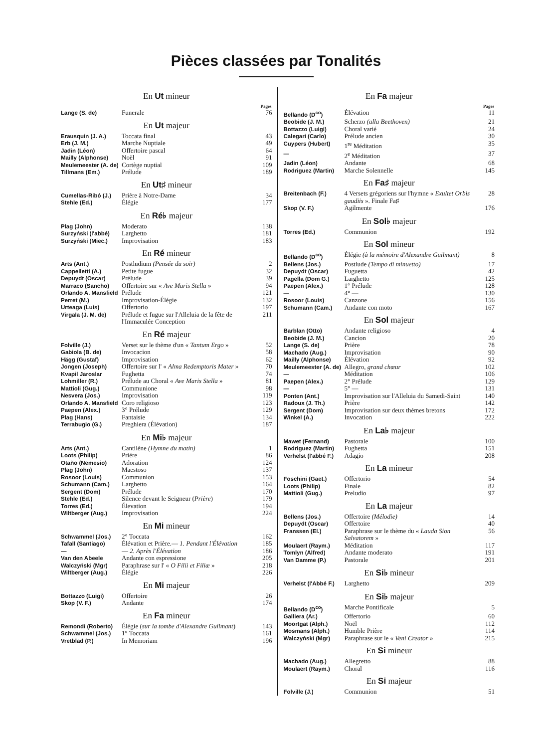Pièces classées par Tonalités
En Ut mineur
| | | Pages |
| --- | --- | --- |
| Lange (S. de) | Funerale | 76 |
En Ut majeur
| Erausquin (J. A.) | Toccata final | 43 |
| Erb (J. M.) | Marche Nuptiale | 49 |
| Jadin (Léon) | Offertoire pascal | 64 |
| Mailly (Alphonse) | Noël | 91 |
| Meulemeester (A. de) | Cortège nuptial | 109 |
| Tillmans (Em.) | Prélude | 189 |
En Ut♯ mineur
| Cumellas-Ribó (J.) | Prière à Notre-Dame | 34 |
| Stehle (Ed.) | Élégie | 177 |
En Ré♭ majeur
| Plag (John) | Moderato | 138 |
| Surzyński (l'abbé) | Larghetto | 181 |
| Surzyński (Miec.) | Improvisation | 183 |
En Ré mineur
| Arts (Ant.) | Postludium (Pensée du soir) | 2 |
| Cappelletti (A.) | Petite fugue | 32 |
| Depuydt (Oscar) | Prélude | 39 |
| Marraco (Sancho) | Offertoire sur « Ave Maris Stella » | 94 |
| Orlando A. Mansfield | Prélude | 121 |
| Perret (M.) | Improvisation-Élégie | 132 |
| Urteaga (Luis) | Offertorio | 197 |
| Virgala (J. M. de) | Prélude et fugue sur l'Alleluia de la fête de l'Immaculée Conception | 211 |
En Ré majeur
| Folville (J.) | Verset sur le thème d'un « Tantum Ergo » | 52 |
| Gabiola (B. de) | Invocacion | 58 |
| Hägg (Gustaf) | Improvisation | 62 |
| Jongen (Joseph) | Offertoire sur l' « Alma Redemptoris Mater » | 70 |
| Kvapil Jaroslar | Fughetta | 74 |
| Lohmiller (R.) | Prélude au Choral « Ave Maris Stella » | 81 |
| Mattioli (Gug.) | Communione | 98 |
| Nesvera (Jos.) | Improvisation | 119 |
| Orlando A. Mansfield | Coro religioso | 123 |
| Paepen (Alex.) | 3° Prélude | 129 |
| Plag (Hans) | Fantaisie | 134 |
| Terrabugio (G.) | Preghiera (Élévation) | 187 |
En Mi♭ majeur
| Arts (Ant.) | Cantilène (Hymne du matin) | 1 |
| Loots (Philip) | Prière | 86 |
| Otaño (Nemesio) | Adoration | 124 |
| Plag (John) | Maestoso | 137 |
| Rosoor (Louis) | Communion | 153 |
| Schumann (Cam.) | Larghetto | 164 |
| Sergent (Dom) | Prélude | 170 |
| Stehle (Ed.) | Silence devant le Seigneur ( Prière ) | 179 |
| Torres (Ed.) | Élevation | 194 |
| Wiltberger (Aug.) | Improvisation | 224 |
En Mi mineur
| Schwammel (Jos.) | 2° Toccata | 162 |
| Tafall (Santiago) | Élévation et Prière.— 1. Pendant l'Élévation | 185 |
| — | — 2. Après l'Élévation | 186 |
| Van den Abeele | Andante con espressione | 205 |
| Walczyński (Mgr) | Paraphrase sur l' « O Filii et Filiæ » | 218 |
| Wiltberger (Aug.) | Élégie | 226 |
En Mi majeur
| Bottazzo (Luigi) | Offertoire | 26 |
| Skop (V. F.) | Andante | 174 |
En Fa mineur
| Remondi (Roberto) | Élégie ( sur la tombe d'Alexandre Guilmant ) | 143 |
| Schwammel (Jos.) | 1° Toccata | 161 |
| Vretblad (P.) | In Memoriam | 196 |
En Fa majeur
| | | Pages |
| --- | --- | --- |
| Bellando (D<sup>co</sup>) | Élévation | 11 |
| Beobide (J. M.) | Scherzo (alla Beethoven) | 21 |
| Bottazzo (Luigi) | Choral varié | 24 |
| Calegari (Carlo) | Prélude ancien | 30 |
| Cuypers (Hubert) | 1<sup>re</sup> Méditation | 35 |
| — | 2<sup>e</sup> Méditation | 37 |
| Jadin (Léon) | Andante | 68 |
| Rodriguez (Martin) | Marche Solennelle | 145 |
En Fa♯ majeur
| Breitenbach (F.) | 4 Versets grégoriens sur l'hymne « Exultet Orbis gaudiis ». Finale Fa♯ | 28 |
| Skop (V. F.) | Agilmente | 176 |
En Sol♭ majeur
| Torres (Ed.) | Communion | 192 |
En Sol mineur
| Bellando (D<sup>co</sup>) | Élégie (à la mémoire d'Alexandre Guilmant) | 8 |
| Bellens (Jos.) | Postlude (Tempo di minuetto) | 17 |
| Depuydt (Oscar) | Fuguetta | 42 |
| Pagella (Dom G.) | Larghetto | 125 |
| Paepen (Alex.) | 1° Prélude | 128 |
| — | 4° — | 130 |
| Rosoor (Louis) | Canzone | 156 |
| Schumann (Cam.) | Andante con moto | 167 |
En Sol majeur
| Barblan (Otto) | Andante religioso | 4 |
| Beobide (J. M.) | Cancion | 20 |
| Lange (S. de) | Prière | 78 |
| Machado (Aug.) | Improvisation | 90 |
| Mailly (Alphonse) | Élévation | 92 |
| Meulemeester (A. de) | Allegro, grand chœur | 102 |
| — | Méditation | 106 |
| Paepen (Alex.) | 2° Prélude | 129 |
| — | 5° — | 131 |
| Ponten (Ant.) | Improvisation sur l'Alleluia du Samedi-Saint | 140 |
| Radoux (J. Th.) | Prière | 142 |
| Sergent (Dom) | Improvisation sur deux thèmes bretons | 172 |
| Winkel (A.) | Invocation | 222 |
En La♭ majeur
| Mawet (Fernand) | Pastorale | 100 |
| Rodriguez (Martin) | Fughetta | 151 |
| Verhelst (l'abbé F.) | Adagio | 208 |
En La mineur
| Foschini (Gaet.) | Offertorio | 54 |
| Loots (Philip) | Finale | 82 |
| Mattioli (Gug.) | Preludio | 97 |
En La majeur
| Bellens (Jos.) | Offertoire (Mélodie) | 14 |
| Depuydt (Oscar) | Offertoire | 40 |
| Franssen (El.) | Paraphrase sur le thème du « Lauda Sion Salvatorem » | 56 |
| Moulaert (Raym.) | Méditation | 117 |
| Tomlyn (Alfred) | Andante moderato | 191 |
| Van Damme (P.) | Pastorale | 201 |
En Si♭ mineur
| Verhelst (l'Abbé F.) | Larghetto | 209 |
En Si♭ majeur
| Bellando (D<sup>co</sup>) | Marche Pontificale | 5 |
| Galliera (Ar.) | Offertorio | 60 |
| Moortgat (Alph.) | Noël | 112 |
| Mosmans (Alph.) | Humble Prière | 114 |
| Walczyński (Mgr) | Paraphrase sur le « Veni Creator » | 215 |
En Si mineur
| Machado (Aug.) | Allegretto | 88 |
| Moulaert (Raym.) | Choral | 116 |
En Si majeur
| Folville (J.) | Communion | 51 |